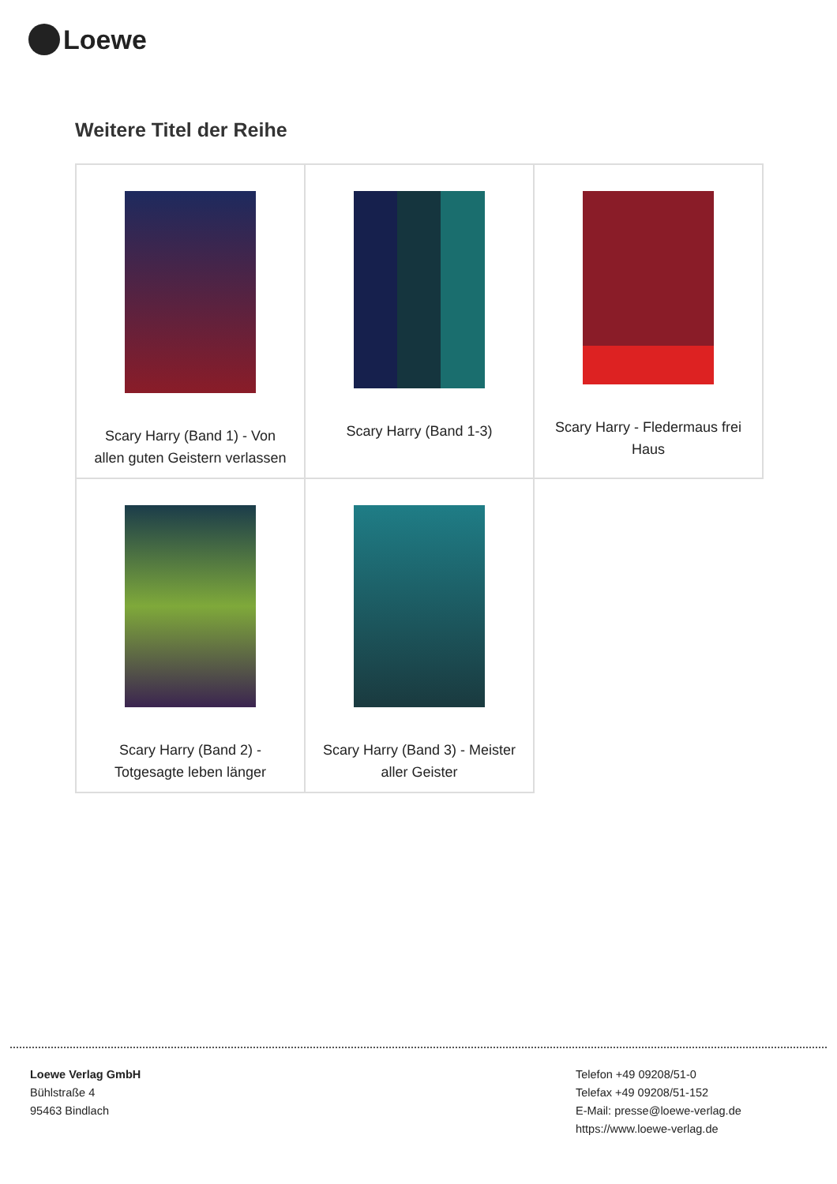Loewe
Weitere Titel der Reihe
| Scary Harry (Band 1) - Von allen guten Geistern verlassen | Scary Harry (Band 1-3) | Scary Harry - Fledermaus frei Haus |
| Scary Harry (Band 2) - Totgesagte leben länger | Scary Harry (Band 3) - Meister aller Geister | |
Loewe Verlag GmbH
Bühlstraße 4
95463 Bindlach
Telefon +49 09208/51-0
Telefax +49 09208/51-152
E-Mail: presse@loewe-verlag.de
https://www.loewe-verlag.de